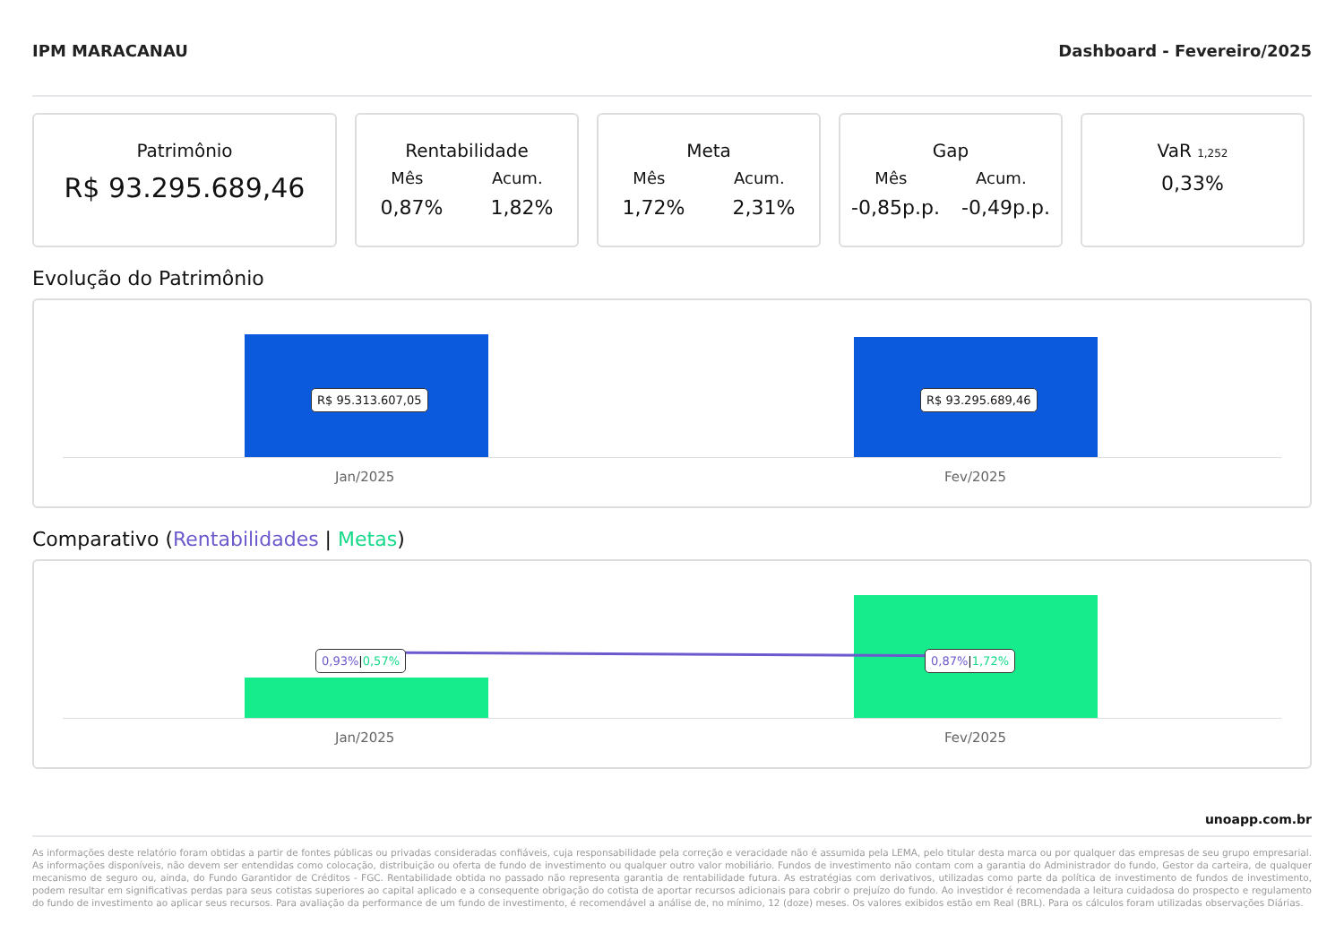IPM MARACANAU Dashboard - Fevereiro/2025
Patrimônio
R$ 93.295.689,46
Rentabilidade
Mês Acum.
0,87% 1,82%
Meta
Mês Acum.
1,72% 2,31%
Gap
Mês Acum.
-0,85p.p. -0,49p.p.
VaR 1,252
0,33%
Evolução do Patrimônio
R$ 95.313.607,05 R$ 93.295.689,46
Jan/2025 Fev/2025
Comparativo (Rentabilidades | Metas)
0,93%|0,57% 0,87%|1,72%
Jan/2025 Fev/2025
unoapp.com.br
As informações deste relatório foram obtidas a partir de fontes públicas ou privadas consideradas confiáveis, cuja responsabilidade pela correção e veracidade não é assumida pela LEMA, pelo titular desta marca ou por qualquer das empresas de seu grupo empresarial. As informações disponíveis, não devem ser entendidas como colocação, distribuição ou oferta de fundo de investimento ou qualquer outro valor mobiliário. Fundos de investimento não contam com a garantia do Administrador do fundo, Gestor da carteira, de qualquer mecanismo de seguro ou, ainda, do Fundo Garantidor de Créditos - FGC. Rentabilidade obtida no passado não representa garantia de rentabilidade futura. As estratégias com derivativos, utilizadas como parte da política de investimento de fundos de investimento, podem resultar em significativas perdas para seus cotistas superiores ao capital aplicado e a consequente obrigação do cotista de aportar recursos adicionais para cobrir o prejuízo do fundo. Ao investidor é recomendada a leitura cuidadosa do prospecto e regulamento do fundo de investimento ao aplicar seus recursos. Para avaliação da performance de um fundo de investimento, é recomendável a análise de, no mínimo, 12 (doze) meses. Os valores exibidos estão em Real (BRL). Para os cálculos foram utilizadas observações Diárias.